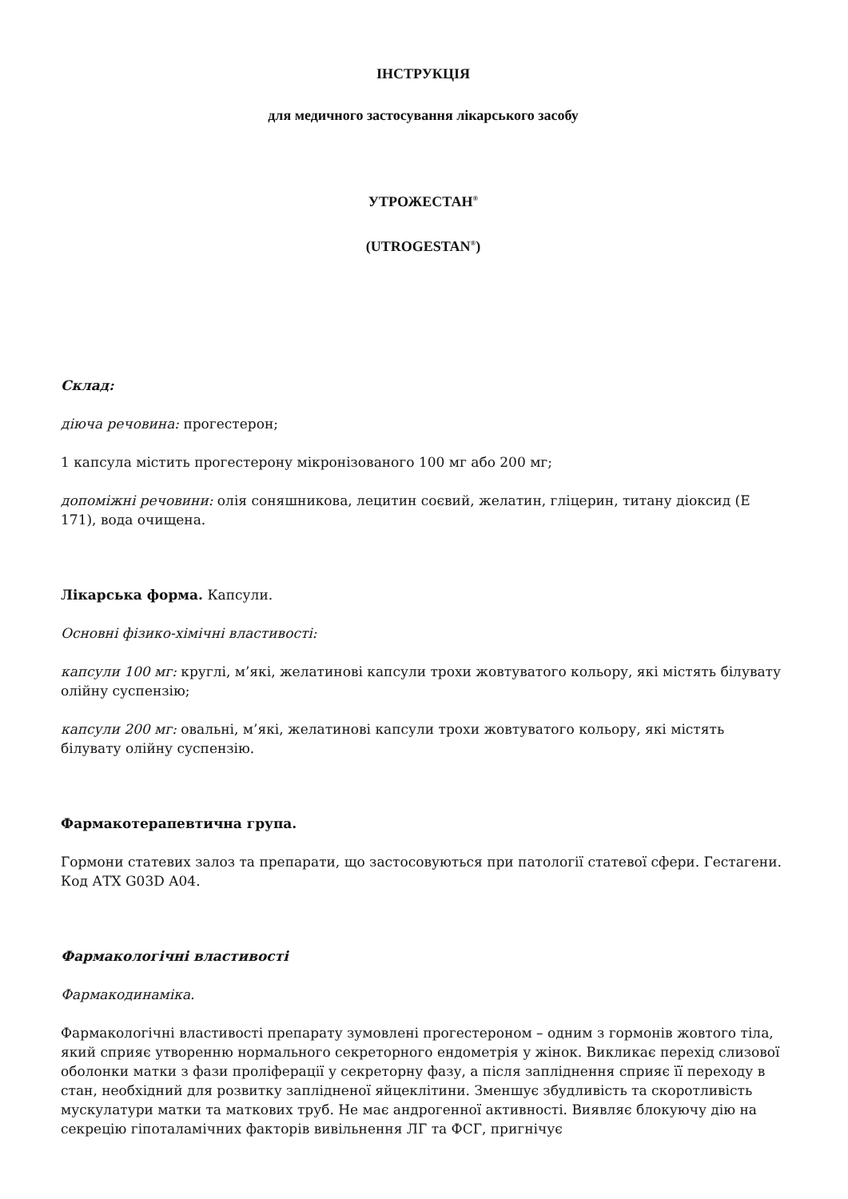ІНСТРУКЦІЯ
для медичного застосування лікарського засобу
УТРОЖЕСТАН<sup>®</sup>
(UTROGESTAN<sup>®</sup>)
Склад:
діюча речовина: прогестерон;
1 капсула містить прогестерону мікронізованого 100 мг або 200 мг;
допоміжні речовини: олія соняшникова, лецитин соєвий, желатин, гліцерин, титану діоксид (Е 171), вода очищена.
Лікарська форма. Капсули.
Основні фізико-хімічні властивості:
капсули 100 мг: круглі, м’які, желатинові капсули трохи жовтуватого кольору, які містять білувату олійну суспензію;
капсули 200 мг: овальні, м’які, желатинові капсули трохи жовтуватого кольору, які містять білувату олійну суспензію.
Фармакотерапевтична група.
Гормони статевих залоз та препарати, що застосовуються при патології статевої сфери. Гестагени. Код АТХ G03D A04.
Фармакологічні властивості
Фармакодинаміка.
Фармакологічні властивості препарату зумовлені прогестероном – одним з гормонів жовтого тіла, який сприяє утворенню нормального секреторного ендометрія у жінок. Викликає перехід слизової оболонки матки з фази проліферації у секреторну фазу, а після запліднення сприяє її переходу в стан, необхідний для розвитку заплідненої яйцеклітини. Зменшує збудливість та скоротливість мускулатури матки та маткових труб. Не має андрогенної активності. Виявляє блокуючу дію на секрецію гіпоталамічних факторів вивільнення ЛГ та ФСГ, пригнічує